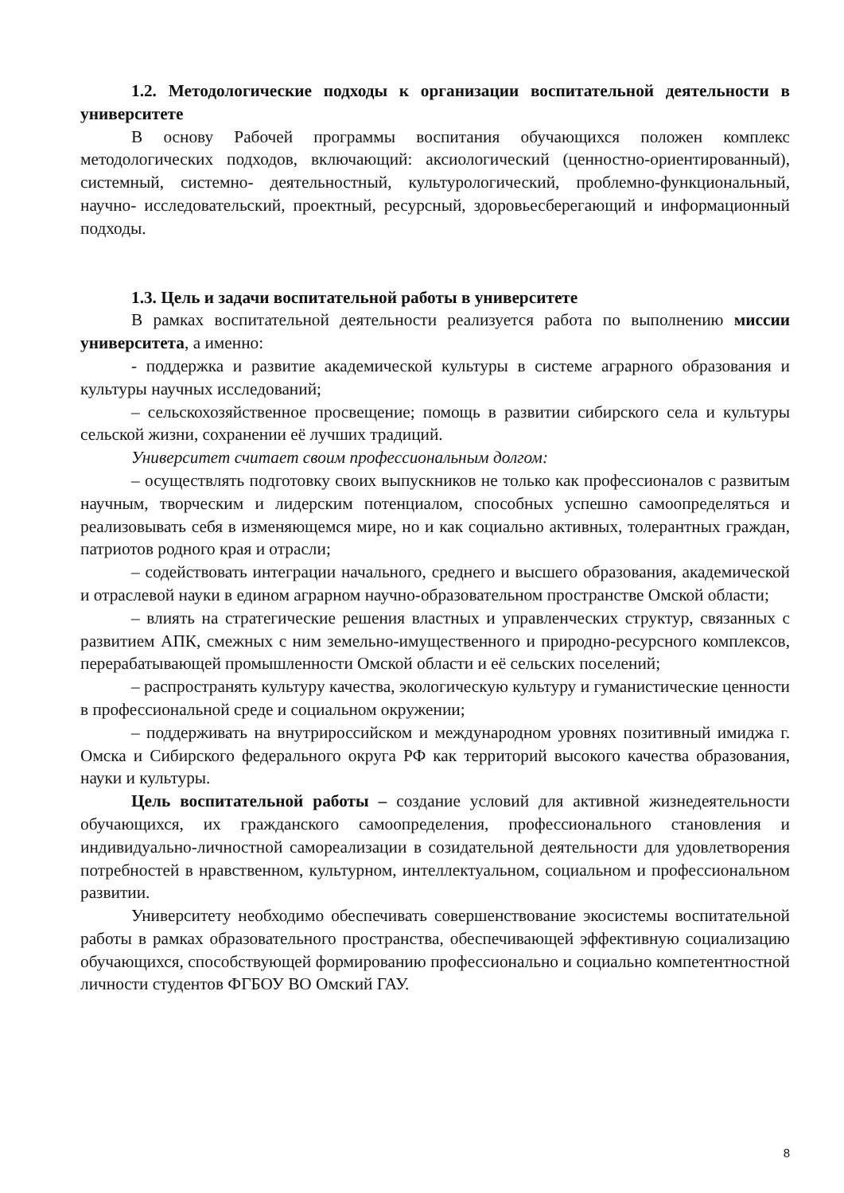1.2. Методологические подходы к организации воспитательной деятельности в университете
В основу Рабочей программы воспитания обучающихся положен комплекс методологических подходов, включающий: аксиологический (ценностно-ориентированный), системный, системно- деятельностный, культурологический, проблемно-функциональный, научно- исследовательский, проектный, ресурсный, здоровьесберегающий и информационный подходы.
1.3. Цель и задачи воспитательной работы в университете
В рамках воспитательной деятельности реализуется работа по выполнению миссии университета, а именно:
- поддержка и развитие академической культуры в системе аграрного образования и культуры научных исследований;
– сельскохозяйственное просвещение; помощь в развитии сибирского села и культуры сельской жизни, сохранении её лучших традиций.
Университет считает своим профессиональным долгом:
– осуществлять подготовку своих выпускников не только как профессионалов с развитым научным, творческим и лидерским потенциалом, способных успешно самоопределяться и реализовывать себя в изменяющемся мире, но и как социально активных, толерантных граждан, патриотов родного края и отрасли;
– содействовать интеграции начального, среднего и высшего образования, академической и отраслевой науки в едином аграрном научно-образовательном пространстве Омской области;
– влиять на стратегические решения властных и управленческих структур, связанных с развитием АПК, смежных с ним земельно-имущественного и природно-ресурсного комплексов, перерабатывающей промышленности Омской области и её сельских поселений;
– распространять культуру качества, экологическую культуру и гуманистические ценности в профессиональной среде и социальном окружении;
– поддерживать на внутрироссийском и международном уровнях позитивный имиджа г. Омска и Сибирского федерального округа РФ как территорий высокого качества образования, науки и культуры.
Цель воспитательной работы – создание условий для активной жизнедеятельности обучающихся, их гражданского самоопределения, профессионального становления и индивидуально-личностной самореализации в созидательной деятельности для удовлетворения потребностей в нравственном, культурном, интеллектуальном, социальном и профессиональном развитии.
Университету необходимо обеспечивать совершенствование экосистемы воспитательной работы в рамках образовательного пространства, обеспечивающей эффективную социализацию обучающихся, способствующей формированию профессионально и социально компетентностной личности студентов ФГБОУ ВО Омский ГАУ.
8